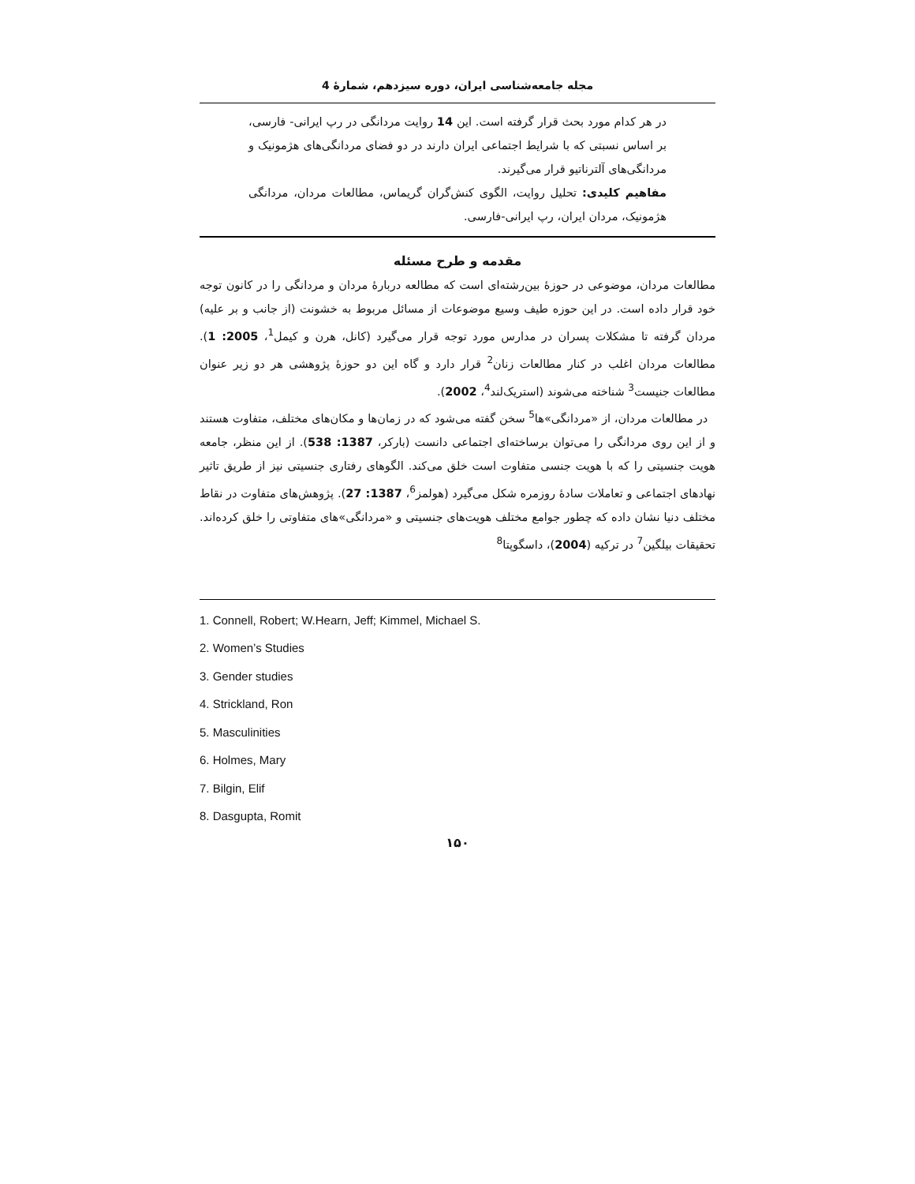مجله جامعه‌شناسی ایران، دوره سیزدهم، شمارۀ 4
در هر کدام مورد بحث قرار گرفته است. این 14 روایت مردانگی در رپ ایرانی- فارسی، بر اساس نسبتی که با شرایط اجتماعی ایران دارند در دو فضای مردانگی‌های هژمونیک و مردانگی‌های آلترناتیو قرار می‌گیرند.
مفاهیم کلیدی: تحلیل روایت، الگوی کنش‌گران گریماس، مطالعات مردان، مردانگی هژمونیک، مردان ایران، رپ ایرانی-فارسی.
مقدمه و طرح مسئله
مطالعات مردان، موضوعی در حوزۀ بین‌رشته‌ای است که مطالعه دربارۀ مردان و مردانگی را در کانون توجه خود قرار داده است. در این حوزه طیف وسیع موضوعات از مسائل مربوط به خشونت (از جانب و بر علیه) مردان گرفته تا مشکلات پسران در مدارس مورد توجه قرار می‌گیرد (کانل، هرن و کیمل<sup>1</sup>، 2005: 1). مطالعات مردان اغلب در کنار مطالعات زنان<sup>2</sup> قرار دارد و گاه این دو حوزۀ پژوهشی هر دو زیر عنوان مطالعات جنیست<sup>3</sup> شناخته می‌شوند (استریک‌لند<sup>4</sup>، 2002).
در مطالعات مردان، از «مردانگی»ها<sup>5</sup> سخن گفته می‌شود که در زمان‌ها و مکان‌های مختلف، متفاوت هستند و از این روی مردانگی را می‌توان برساخته‌ای اجتماعی دانست (بارکر، 1387: 538). از این منظر، جامعه هویت جنسیتی را که با هویت جنسی متفاوت است خلق می‌کند. الگوهای رفتاری جنسیتی نیز از طریق تاثیر نهادهای اجتماعی و تعاملات سادۀ روزمره شکل می‌گیرد (هولمز<sup>6</sup>، 1387: 27). پژوهش‌های متفاوت در نقاط مختلف دنیا نشان داده که چطور جوامع مختلف هویت‌های جنسیتی و «مردانگی»های متفاوتی را خلق کرده‌اند. تحقیقات بیلگین<sup>7</sup> در ترکیه (2004)، داسگوپتا<sup>8</sup>
1. Connell, Robert; W.Hearn, Jeff; Kimmel, Michael S.
2. Women’s Studies
3. Gender studies
4. Strickland, Ron
5. Masculinities
6. Holmes, Mary
7. Bilgin, Elif
8. Dasgupta, Romit
۱۵۰